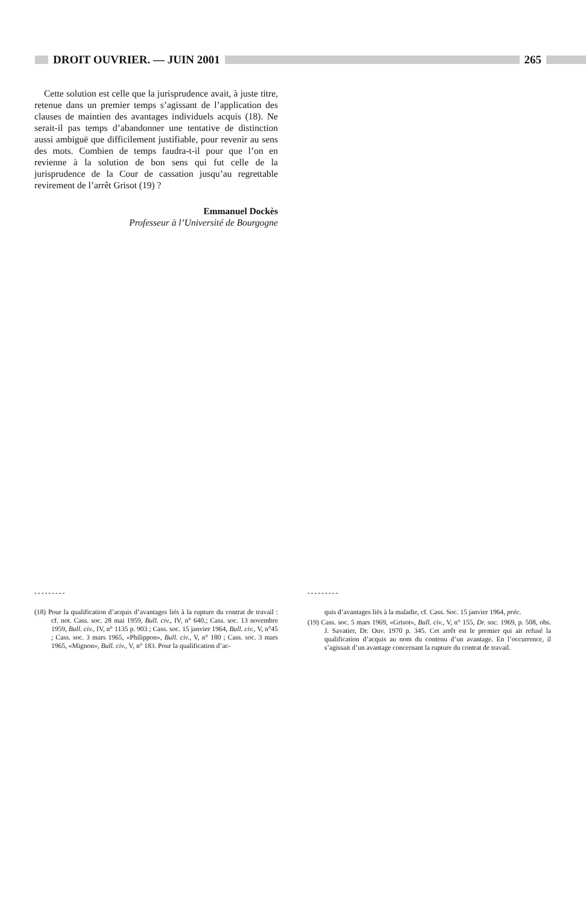DROIT OUVRIER. — JUIN 2001 265
Cette solution est celle que la jurisprudence avait, à juste titre, retenue dans un premier temps s’agissant de l’application des clauses de maintien des avantages individuels acquis (18). Ne serait-il pas temps d’abandonner une tentative de distinction aussi ambiguë que difficilement justifiable, pour revenir au sens des mots. Combien de temps faudra-t-il pour que l’on en revienne à la solution de bon sens qui fut celle de la jurisprudence de la Cour de cassation jusqu’au regrettable revirement de l’arrêt Grisot (19) ?
Emmanuel Dockès
Professeur à l’Université de Bourgogne
---------
(18) Pour la qualification d’acquis d’avantages liés à la rupture du contrat de travail : cf. not. Cass. soc. 28 mai 1959, Bull. civ., IV, n° 640.; Cass. soc. 13 novembre 1959, Bull. civ., IV, n° 1135 p. 903 ; Cass. soc. 15 janvier 1964, Bull. civ., V, n°45 ; Cass. soc. 3 mars 1965, «Philippon», Bull. civ., V, n° 180 ; Cass. soc. 3 mars 1965, «Mignon», Bull. civ., V, n° 183. Pour la qualification d’ac-
---------
quis d’avantages liés à la maladie, cf. Cass. Soc. 15 janvier 1964, préc.
(19) Cass. soc. 5 mars 1969, «Grisot», Bull. civ., V, n° 155, Dr. soc. 1969, p. 508, obs. J. Savatier, Dr. Ouv. 1970 p. 345. Cet arrêt est le premier qui ait refusé la qualification d’acquis au nom du contenu d’un avantage. En l’occurrence, il s’agissait d’un avantage concernant la rupture du contrat de travail.